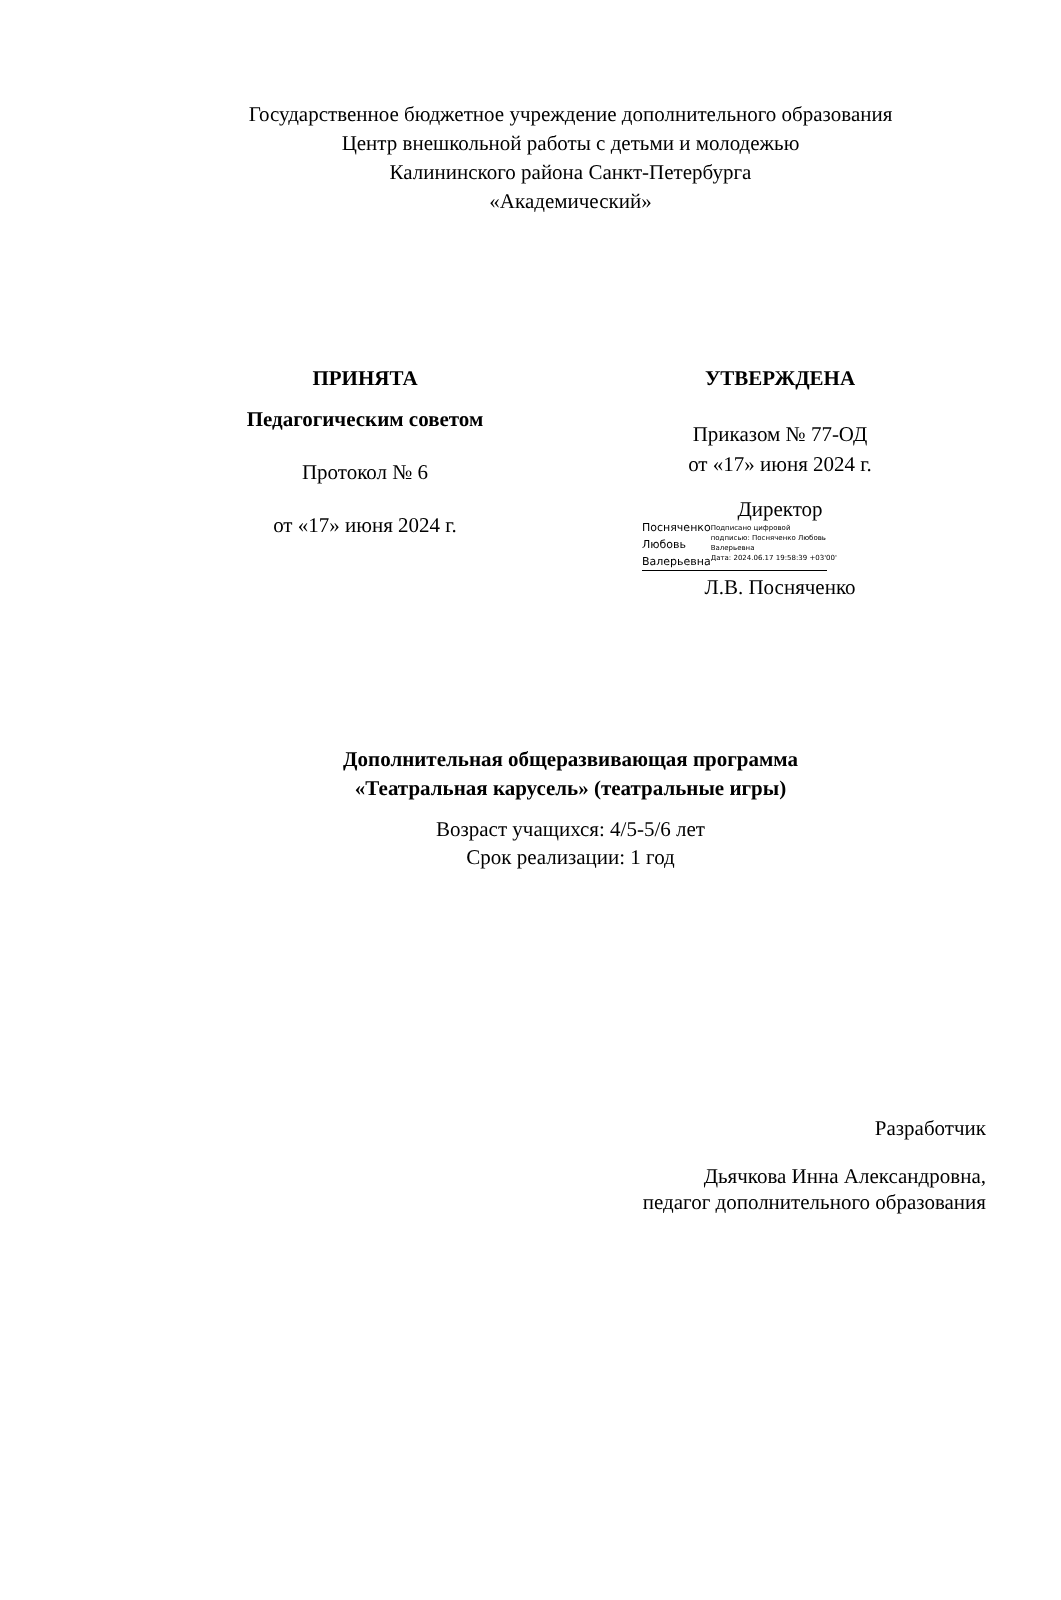Государственное бюджетное учреждение дополнительного образования
Центр внешкольной работы с детьми и молодежью
Калининского района Санкт-Петербурга
«Академический»
ПРИНЯТА
Педагогическим советом
Протокол № 6
от «17» июня 2024 г.
УТВЕРЖДЕНА
Приказом № 77-ОД
от «17» июня 2024 г.
Директор
Посняченко
Любовь
Валерьевна
Подписано цифровой
подписью: Посняченко Любовь
Валерьевна
Дата: 2024.06.17 19:58:39 +03'00'
Л.В. Посняченко
Дополнительная общеразвивающая программа
«Театральная карусель» (театральные игры)
Возраст учащихся: 4/5-5/6 лет
Срок реализации: 1 год
Разработчик
Дьячкова Инна Александровна,
педагог дополнительного образования